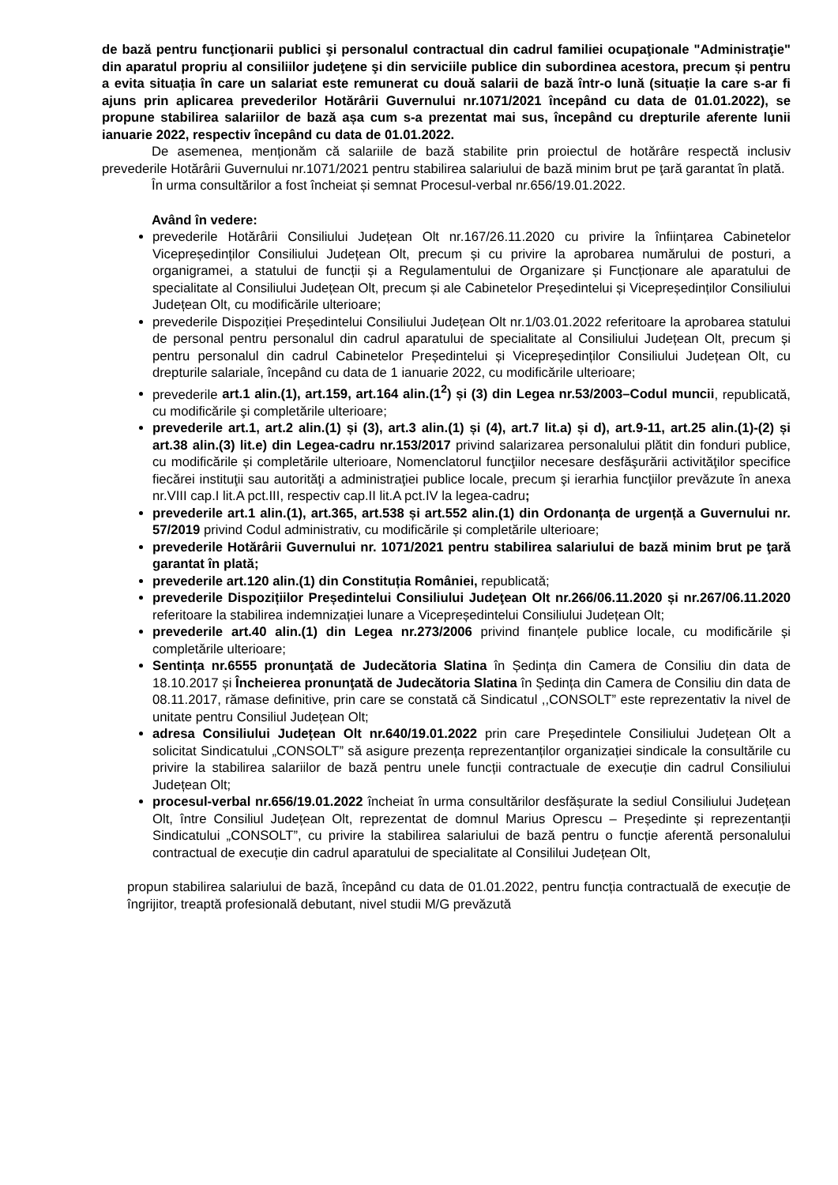de bază pentru funcţionarii publici şi personalul contractual din cadrul familiei ocupaţionale "Administraţie" din aparatul propriu al consiliilor judeţene şi din serviciile publice din subordinea acestora, precum și pentru a evita situația în care un salariat este remunerat cu două salarii de bază într-o lună (situație la care s-ar fi ajuns prin aplicarea prevederilor Hotărârii Guvernului nr.1071/2021 începând cu data de 01.01.2022), se propune stabilirea salariilor de bază așa cum s-a prezentat mai sus, începând cu drepturile aferente lunii ianuarie 2022, respectiv începând cu data de 01.01.2022.
De asemenea, menționăm că salariile de bază stabilite prin proiectul de hotărâre respectă inclusiv prevederile Hotărârii Guvernului nr.1071/2021 pentru stabilirea salariului de bază minim brut pe ţară garantat în plată.
În urma consultărilor a fost încheiat și semnat Procesul-verbal nr.656/19.01.2022.
Având în vedere:
prevederile Hotărârii Consiliului Județean Olt nr.167/26.11.2020 cu privire la înființarea Cabinetelor Vicepreședinților Consiliului Județean Olt, precum și cu privire la aprobarea numărului de posturi, a organigramei, a statului de funcții și a Regulamentului de Organizare și Funcționare ale aparatului de specialitate al Consiliului Județean Olt, precum și ale Cabinetelor Președintelui și Vicepreședinților Consiliului Județean Olt, cu modificările ulterioare;
prevederile Dispoziției Președintelui Consiliului Județean Olt nr.1/03.01.2022 referitoare la aprobarea statului de personal pentru personalul din cadrul aparatului de specialitate al Consiliului Județean Olt, precum și pentru personalul din cadrul Cabinetelor Președintelui și Vicepreședinților Consiliului Județean Olt, cu drepturile salariale, începând cu data de 1 ianuarie 2022, cu modificările ulterioare;
prevederile art.1 alin.(1), art.159, art.164 alin.(1<sup>2</sup>) și (3) din Legea nr.53/2003–Codul muncii, republicată, cu modificările şi completările ulterioare;
prevederile art.1, art.2 alin.(1) și (3), art.3 alin.(1) și (4), art.7 lit.a) și d), art.9-11, art.25 alin.(1)-(2) și art.38 alin.(3) lit.e) din Legea-cadru nr.153/2017 privind salarizarea personalului plătit din fonduri publice, cu modificările și completările ulterioare, Nomenclatorul funcţiilor necesare desfăşurării activităţilor specifice fiecărei instituţii sau autorităţi a administraţiei publice locale, precum şi ierarhia funcţiilor prevăzute în anexa nr.VIII cap.I lit.A pct.III, respectiv cap.II lit.A pct.IV la legea-cadru;
prevederile art.1 alin.(1), art.365, art.538 și art.552 alin.(1) din Ordonanța de urgență a Guvernului nr. 57/2019 privind Codul administrativ, cu modificările și completările ulterioare;
prevederile Hotărârii Guvernului nr. 1071/2021 pentru stabilirea salariului de bază minim brut pe ţară garantat în plată;
prevederile art.120 alin.(1) din Constituția României, republicată;
prevederile Dispozițiilor Președintelui Consiliului Judeţean Olt nr.266/06.11.2020 și nr.267/06.11.2020 referitoare la stabilirea indemnizației lunare a Vicepreședintelui Consiliului Județean Olt;
prevederile art.40 alin.(1) din Legea nr.273/2006 privind finanțele publice locale, cu modificările și completările ulterioare;
Sentința nr.6555 pronunţată de Judecătoria Slatina în Ședința din Camera de Consiliu din data de 18.10.2017 și Încheierea pronunţată de Judecătoria Slatina în Ședința din Camera de Consiliu din data de 08.11.2017, rămase definitive, prin care se constată că Sindicatul ,,CONSOLT” este reprezentativ la nivel de unitate pentru Consiliul Județean Olt;
adresa Consiliului Județean Olt nr.640/19.01.2022 prin care Președintele Consiliului Județean Olt a solicitat Sindicatului „CONSOLT” să asigure prezența reprezentanților organizației sindicale la consultările cu privire la stabilirea salariilor de bază pentru unele funcții contractuale de execuție din cadrul Consiliului Județean Olt;
procesul-verbal nr.656/19.01.2022 încheiat în urma consultărilor desfășurate la sediul Consiliului Județean Olt, între Consiliul Județean Olt, reprezentat de domnul Marius Oprescu – Președinte și reprezentanții Sindicatului „CONSOLT”, cu privire la stabilirea salariului de bază pentru o funcție aferentă personalului contractual de execuție din cadrul aparatului de specialitate al Consililui Județean Olt,
propun stabilirea salariului de bază, începând cu data de 01.01.2022, pentru funcția contractuală de execuție de îngrijitor, treaptă profesională debutant, nivel studii M/G prevăzută